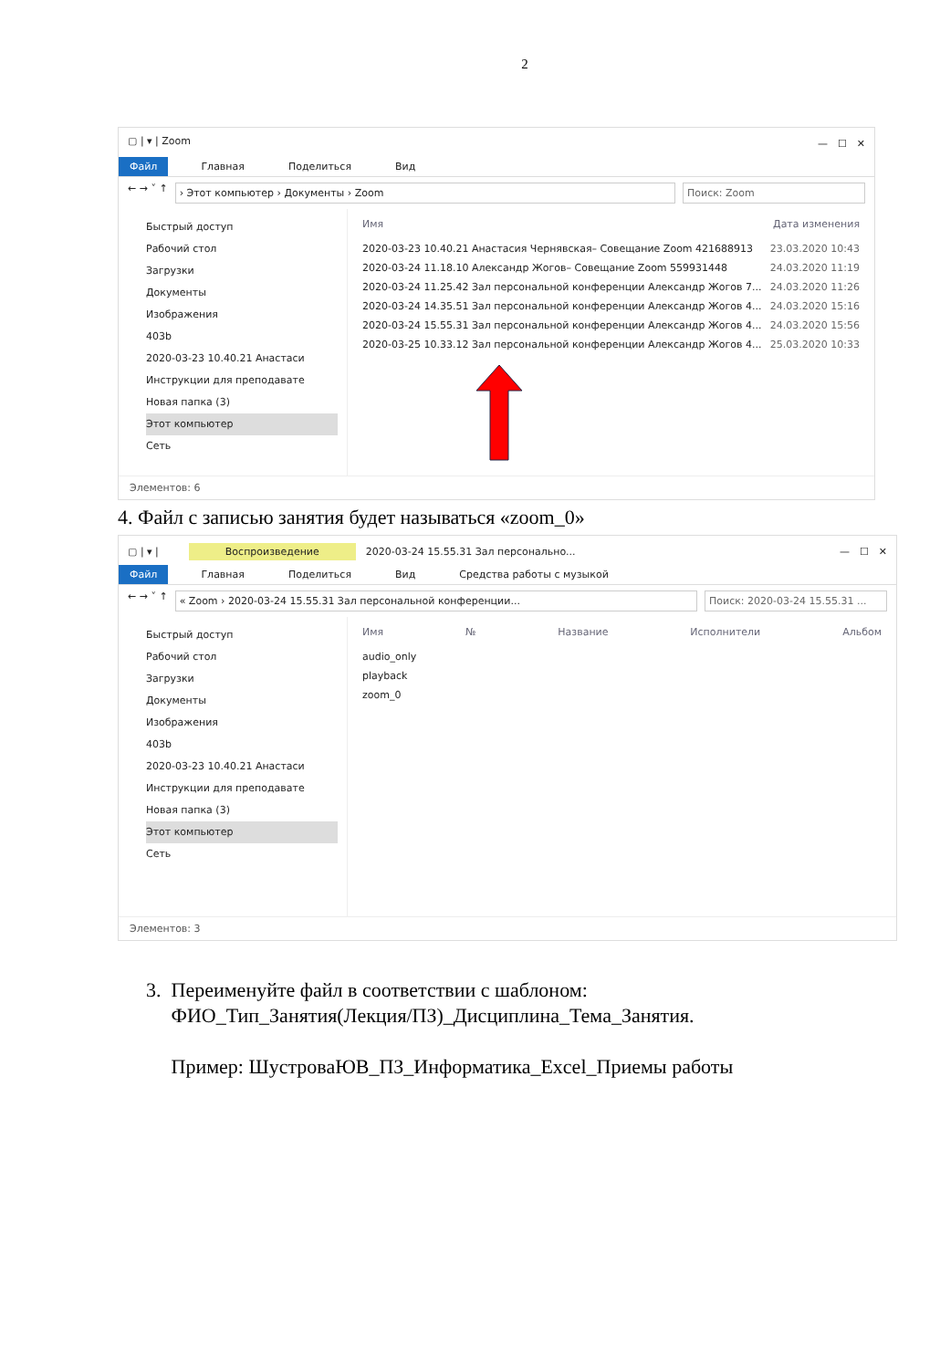2
▢ | ▾ | Zoom —　☐　✕
Файл Главная Поделиться Вид
← → ˅ ↑
› Этот компьютер › Документы › Zoom
Поиск: Zoom
Быстрый доступ
Рабочий стол
Загрузки
Документы
Изображения
403b
2020-03-23 10.40.21 Анастаси
Инструкции для преподавате
Новая папка (3)
Этот компьютер
Сеть
Имя Дата изменения
2020-03-23 10.40.21 Анастасия Чернявская– Совещание Zoom 421688913 23.03.2020 10:43
2020-03-24 11.18.10 Александр Жогов– Совещание Zoom 559931448 24.03.2020 11:19
2020-03-24 11.25.42 Зал персональной конференции Александр Жогов 7... 24.03.2020 11:26
2020-03-24 14.35.51 Зал персональной конференции Александр Жогов 4... 24.03.2020 15:16
2020-03-24 15.55.31 Зал персональной конференции Александр Жогов 4... 24.03.2020 15:56
2020-03-25 10.33.12 Зал персональной конференции Александр Жогов 4... 25.03.2020 10:33
Элементов: 6
4. Файл с записью занятия будет называться «zoom_0»
▢ | ▾ |　　　Воспроизведение　2020-03-24 15.55.31 Зал персонально... —　☐　✕
Файл Главная Поделиться Вид Средства работы с музыкой
← → ˅ ↑
« Zoom › 2020-03-24 15.55.31 Зал персональной конференции...
Поиск: 2020-03-24 15.55.31 ...
Быстрый доступ
Рабочий стол
Загрузки
Документы
Изображения
403b
2020-03-23 10.40.21 Анастаси
Инструкции для преподавате
Новая папка (3)
Этот компьютер
Сеть
Имя № Название Исполнители Альбом
audio_only
playback
zoom_0
Элементов: 3
3. Переименуйте файл в соответствии с шаблоном:
ФИО_Тип_Занятия(Лекция/ПЗ)_Дисциплина_Тема_Занятия.
Пример: ШустроваЮВ_ПЗ_Информатика_Excel_Приемы работы